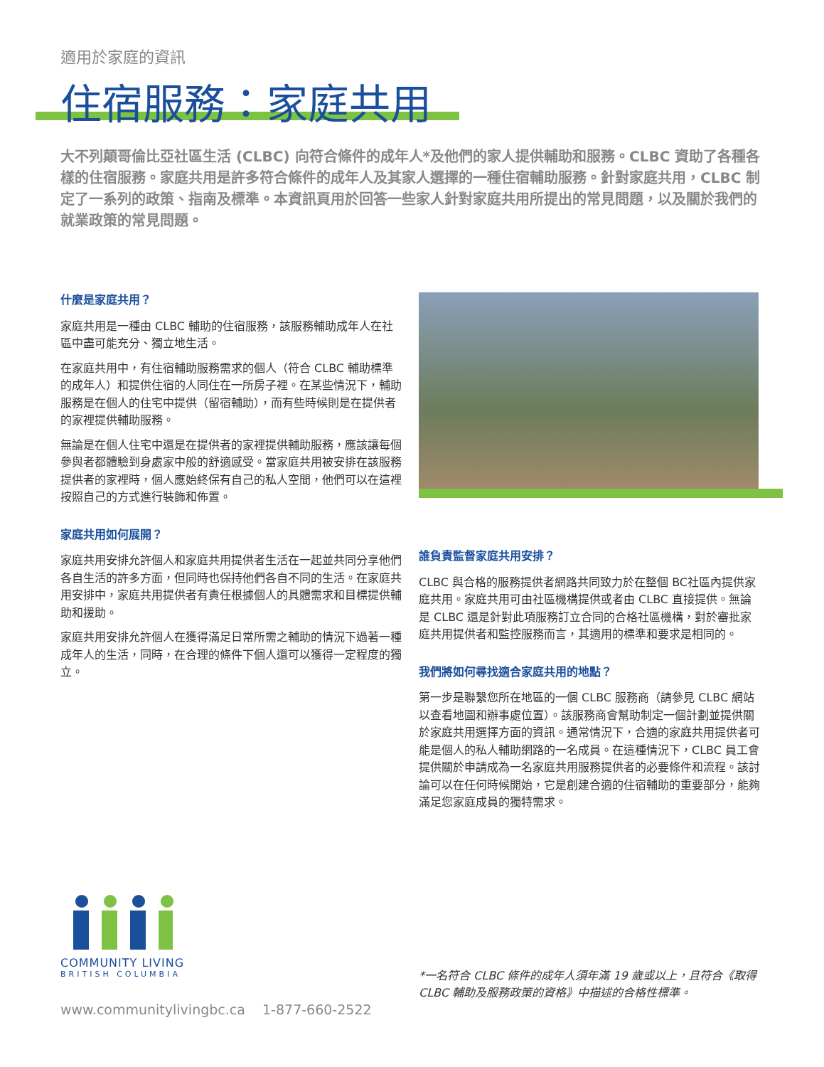適用於家庭的資訊
住宿服務：家庭共用
大不列顛哥倫比亞社區生活 (CLBC) 向符合條件的成年人*及他們的家人提供輔助和服務。CLBC 資助了各種各樣的住宿服務。家庭共用是許多符合條件的成年人及其家人選擇的一種住宿輔助服務。針對家庭共用，CLBC 制定了一系列的政策、指南及標準。本資訊頁用於回答一些家人針對家庭共用所提出的常見問題，以及關於我們的就業政策的常見問題。
什麼是家庭共用？
家庭共用是一種由 CLBC 輔助的住宿服務，該服務輔助成年人在社區中盡可能充分、獨立地生活。
在家庭共用中，有住宿輔助服務需求的個人（符合 CLBC 輔助標準的成年人）和提供住宿的人同住在一所房子裡。在某些情況下，輔助服務是在個人的住宅中提供（留宿輔助），而有些時候則是在提供者的家裡提供輔助服務。
無論是在個人住宅中還是在提供者的家裡提供輔助服務，應該讓每個參與者都體驗到身處家中般的舒適感受。當家庭共用被安排在該服務提供者的家裡時，個人應始終保有自己的私人空間，他們可以在這裡按照自己的方式進行裝飾和佈置。
家庭共用如何展開？
家庭共用安排允許個人和家庭共用提供者生活在一起並共同分享他們各自生活的許多方面，但同時也保持他們各自不同的生活。在家庭共用安排中，家庭共用提供者有責任根據個人的具體需求和目標提供輔助和援助。
家庭共用安排允許個人在獲得滿足日常所需之輔助的情況下過著一種成年人的生活，同時，在合理的條件下個人還可以獲得一定程度的獨立。
誰負責監督家庭共用安排？
CLBC 與合格的服務提供者網路共同致力於在整個 BC社區內提供家庭共用。家庭共用可由社區機構提供或者由 CLBC 直接提供。無論是 CLBC 還是針對此項服務訂立合同的合格社區機構，對於審批家庭共用提供者和監控服務而言，其適用的標準和要求是相同的。
我們將如何尋找適合家庭共用的地點？
第一步是聯繫您所在地區的一個 CLBC 服務商（請參見 CLBC 網站以查看地圖和辦事處位置）。該服務商會幫助制定一個計劃並提供關於家庭共用選擇方面的資訊。通常情況下，合適的家庭共用提供者可能是個人的私人輔助網路的一名成員。在這種情況下，CLBC 員工會提供關於申請成為一名家庭共用服務提供者的必要條件和流程。該討論可以在任何時候開始，它是創建合適的住宿輔助的重要部分，能夠滿足您家庭成員的獨特需求。
COMMUNITY LIVING
BRITISH COLUMBIA
*一名符合 CLBC 條件的成年人須年滿 19 歲或以上，且符合《取得 CLBC 輔助及服務政策的資格》中描述的合格性標準。
www.communitylivingbc.ca 1-877-660-2522